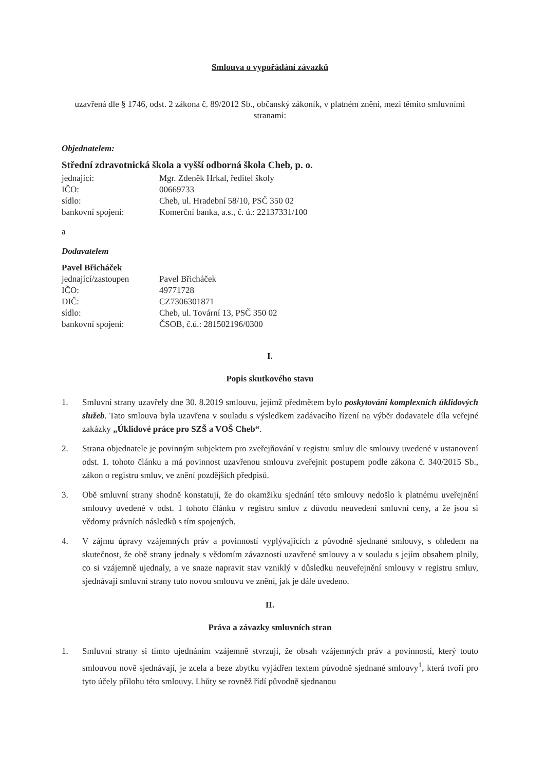Smlouva o vypořádání závazků
uzavřená dle § 1746, odst. 2 zákona č. 89/2012 Sb., občanský zákoník, v platném znění, mezi těmito smluvními stranami:
Objednatelem:
Střední zdravotnická škola a vyšší odborná škola Cheb, p. o.
jednající:
Mgr. Zdeněk Hrkal, ředitel školy
IČO:
00669733
sídlo:
Cheb, ul. Hradební 58/10, PSČ 350 02
bankovní spojení:
Komerční banka, a.s., č. ú.: 22137331/100
a
Dodavatelem
Pavel Břicháček
jednající/zastoupen
Pavel Břicháček
IČO:
49771728
DIČ:
CZ7306301871
sídlo:
Cheb, ul. Tovární 13, PSČ 350 02
bankovní spojení:
ČSOB, č.ú.: 281502196/0300
I.
Popis skutkového stavu
1. Smluvní strany uzavřely dne 30. 8.2019 smlouvu, jejímž předmětem bylo poskytování komplexních úklidových služeb. Tato smlouva byla uzavřena v souladu s výsledkem zadávacího řízení na výběr dodavatele díla veřejné zakázky „Úklidové práce pro SZŠ a VOŠ Cheb“.
2. Strana objednatele je povinným subjektem pro zveřejňování v registru smluv dle smlouvy uvedené v ustanovení odst. 1. tohoto článku a má povinnost uzavřenou smlouvu zveřejnit postupem podle zákona č. 340/2015 Sb., zákon o registru smluv, ve znění pozdějších předpisů.
3. Obě smluvní strany shodně konstatují, že do okamžiku sjednání této smlouvy nedošlo k platnému uveřejnění smlouvy uvedené v odst. 1 tohoto článku v registru smluv z důvodu neuvedení smluvní ceny, a že jsou si vědomy právních následků s tím spojených.
4. V zájmu úpravy vzájemných práv a povinností vyplývajících z původně sjednané smlouvy, s ohledem na skutečnost, že obě strany jednaly s vědomím závaznosti uzavřené smlouvy a v souladu s jejím obsahem plnily, co si vzájemně ujednaly, a ve snaze napravit stav vzniklý v důsledku neuveřejnění smlouvy v registru smluv, sjednávají smluvní strany tuto novou smlouvu ve znění, jak je dále uvedeno.
II.
Práva a závazky smluvních stran
1. Smluvní strany si tímto ujednáním vzájemně stvrzují, že obsah vzájemných práv a povinností, který touto smlouvou nově sjednávají, je zcela a beze zbytku vyjádřen textem původně sjednané smlouvy<sup>1</sup>, která tvoří pro tyto účely přílohu této smlouvy. Lhůty se rovněž řídí původně sjednanou